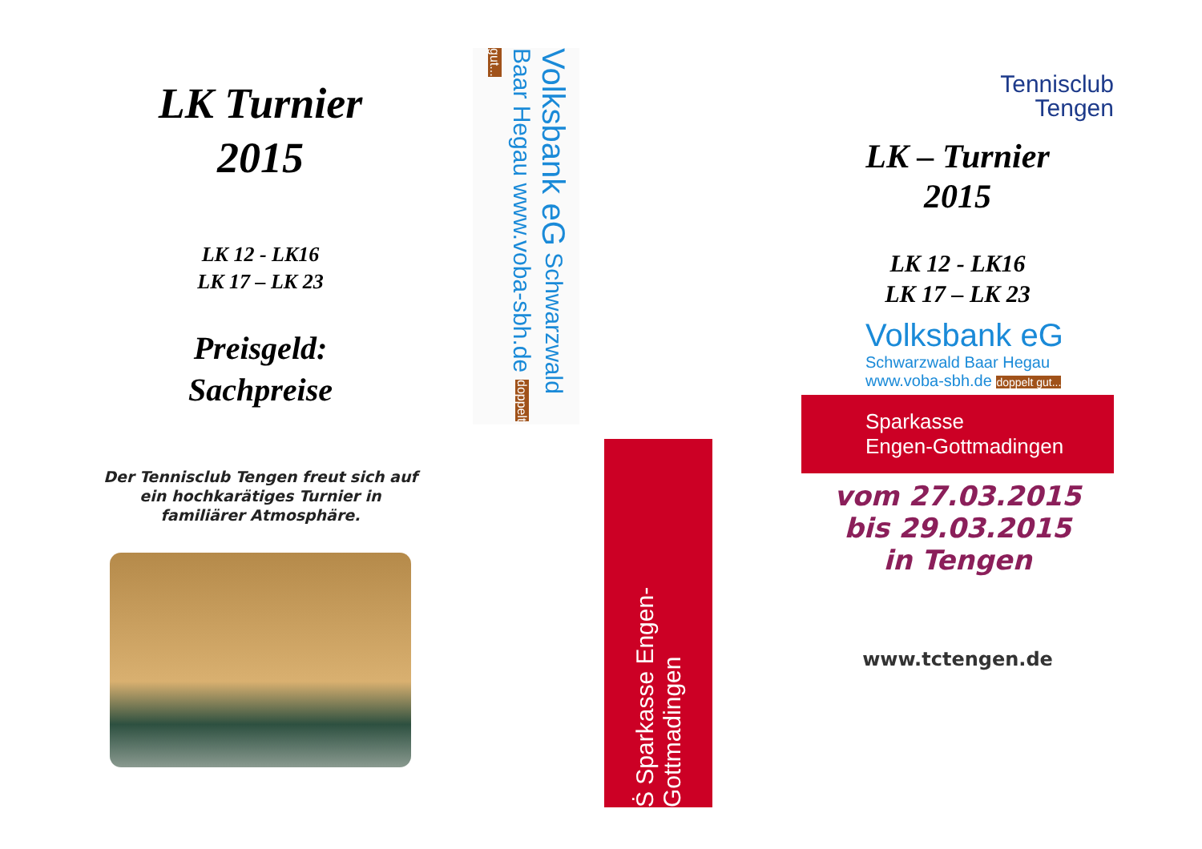LK Turnier
2015
LK 12 - LK16
LK 17 – LK 23
Preisgeld:
Sachpreise
Der Tennisclub Tengen freut sich auf ein hochkarätiges Turnier in familiärer Atmosphäre.
Volksbank eG Schwarzwald Baar Hegau www.voba-sbh.de doppelt gut...
Ṡ Sparkasse Engen-Gottmadingen
Tennisclub
Tengen
LK – Turnier
2015
LK 12 - LK16
LK 17 – LK 23
Volksbank eG
Schwarzwald Baar Hegau
www.voba-sbh.de doppelt gut...
Sparkasse
Engen-Gottmadingen
vom 27.03.2015
bis 29.03.2015
in Tengen
www.tctengen.de